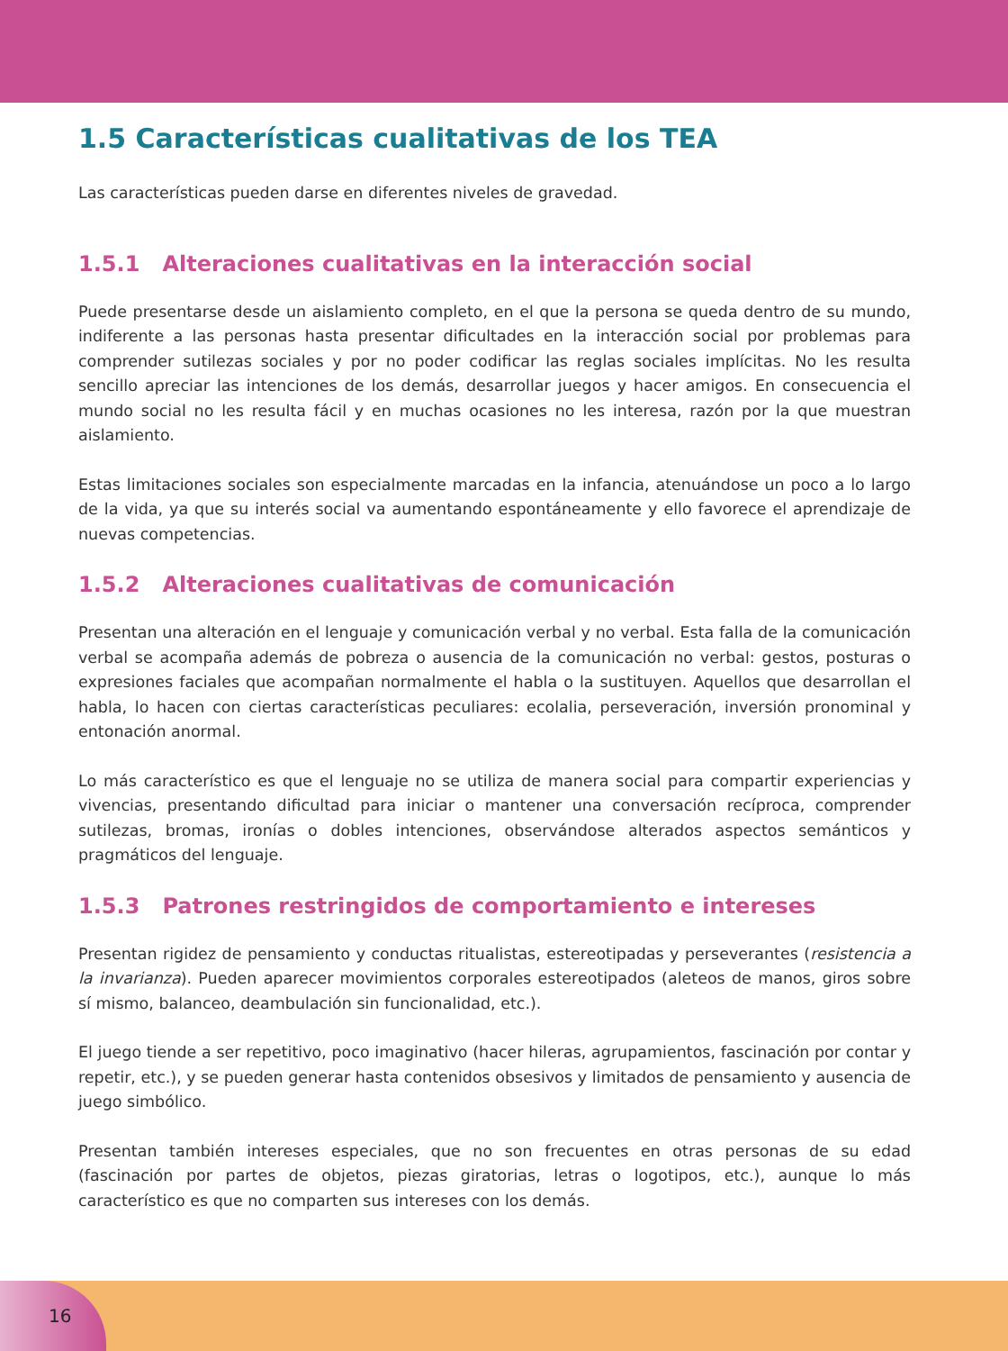1.5 Características cualitativas de los TEA
Las características pueden darse en diferentes niveles de gravedad.
1.5.1 Alteraciones cualitativas en la interacción social
Puede presentarse desde un aislamiento completo, en el que la persona se queda dentro de su mundo, indiferente a las personas hasta presentar dificultades en la interacción social por problemas para comprender sutilezas sociales y por no poder codificar las reglas sociales implícitas. No les resulta sencillo apreciar las intenciones de los demás, desarrollar juegos y hacer amigos. En consecuencia el mundo social no les resulta fácil y en muchas ocasiones no les interesa, razón por la que muestran aislamiento.
Estas limitaciones sociales son especialmente marcadas en la infancia, atenuándose un poco a lo largo de la vida, ya que su interés social va aumentando espontáneamente y ello favorece el aprendizaje de nuevas competencias.
1.5.2 Alteraciones cualitativas de comunicación
Presentan una alteración en el lenguaje y comunicación verbal y no verbal. Esta falla de la comunicación verbal se acompaña además de pobreza o ausencia de la comunicación no verbal: gestos, posturas o expresiones faciales que acompañan normalmente el habla o la sustituyen. Aquellos que desarrollan el habla, lo hacen con ciertas características peculiares: ecolalia, perseveración, inversión pronominal y entonación anormal.
Lo más característico es que el lenguaje no se utiliza de manera social para compartir experiencias y vivencias, presentando dificultad para iniciar o mantener una conversación recíproca, comprender sutilezas, bromas, ironías o dobles intenciones, observándose alterados aspectos semánticos y pragmáticos del lenguaje.
1.5.3 Patrones restringidos de comportamiento e intereses
Presentan rigidez de pensamiento y conductas ritualistas, estereotipadas y perseverantes (resistencia a la invarianza). Pueden aparecer movimientos corporales estereotipados (aleteos de manos, giros sobre sí mismo, balanceo, deambulación sin funcionalidad, etc.).
El juego tiende a ser repetitivo, poco imaginativo (hacer hileras, agrupamientos, fascinación por contar y repetir, etc.), y se pueden generar hasta contenidos obsesivos y limitados de pensamiento y ausencia de juego simbólico.
Presentan también intereses especiales, que no son frecuentes en otras personas de su edad (fascinación por partes de objetos, piezas giratorias, letras o logotipos, etc.), aunque lo más característico es que no comparten sus intereses con los demás.
16